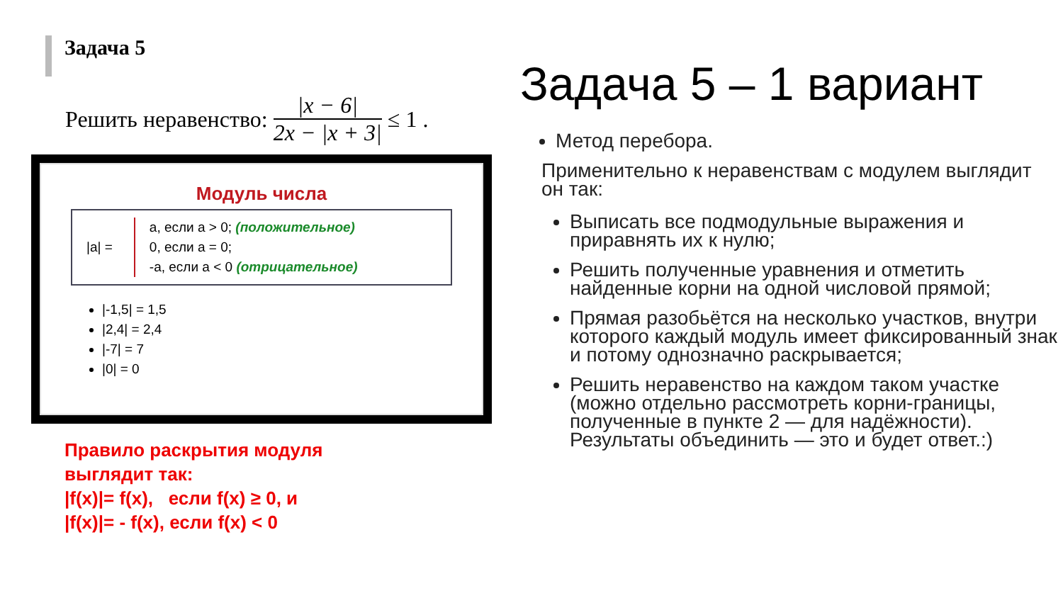Задача 5
Решить неравенство:
|x − 6|
2x − |x + 3|
≤ 1 .
Модуль числа
|a| =
a, если a > 0; (положительное)
0, если a = 0;
-a, если a < 0 (отрицательное)
|-1,5| = 1,5
|2,4| = 2,4
|-7| = 7
|0| = 0
Правило раскрытия модуля
выглядит так:
|f(x)|= f(x), если f(x) ≥ 0, и
|f(x)|= - f(x), если f(x) < 0
Задача 5 – 1 вариант
Метод перебора.
Применительно к неравенствам с модулем выглядит он так:
Выписать все подмодульные выражения и приравнять их к нулю;
Решить полученные уравнения и отметить найденные корни на одной числовой прямой;
Прямая разобьётся на несколько участков, внутри которого каждый модуль имеет фиксированный знак и потому однозначно раскрывается;
Решить неравенство на каждом таком участке (можно отдельно рассмотреть корни-границы, полученные в пункте 2 — для надёжности). Результаты объединить — это и будет ответ.:)